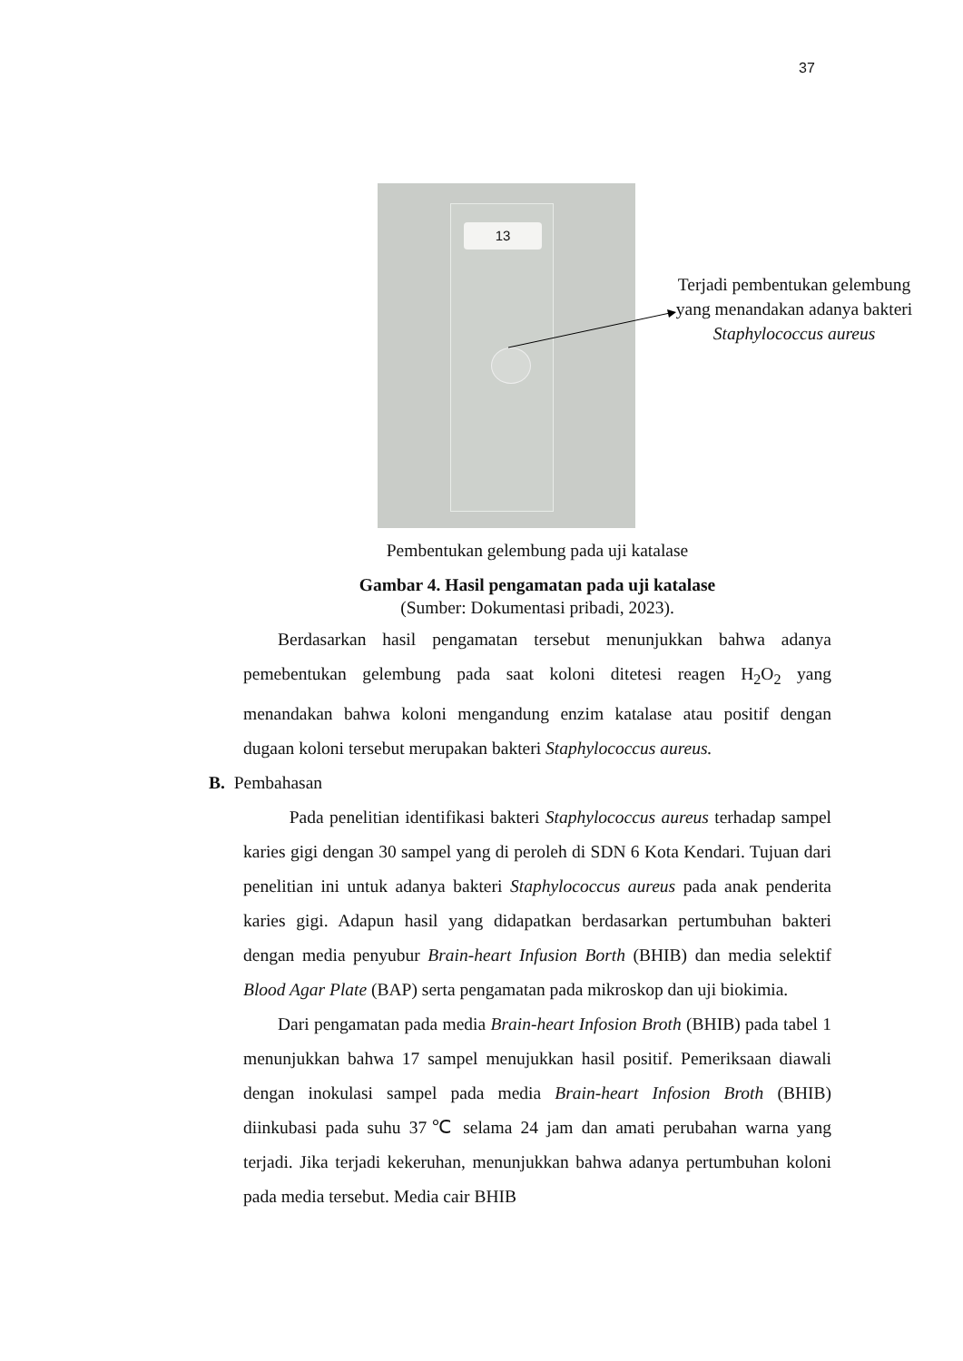37
13
Terjadi pembentukan gelembung yang menandakan adanya bakteri Staphylococcus aureus
Pembentukan gelembung pada uji katalase
Gambar 4. Hasil pengamatan pada uji katalase
(Sumber: Dokumentasi pribadi, 2023).
Berdasarkan hasil pengamatan tersebut menunjukkan bahwa adanya pemebentukan gelembung pada saat koloni ditetesi reagen H<sub>2</sub>O<sub>2</sub> yang menandakan bahwa koloni mengandung enzim katalase atau positif dengan dugaan koloni tersebut merupakan bakteri Staphylococcus aureus.
B. Pembahasan
Pada penelitian identifikasi bakteri Staphylococcus aureus terhadap sampel karies gigi dengan 30 sampel yang di peroleh di SDN 6 Kota Kendari. Tujuan dari penelitian ini untuk adanya bakteri Staphylococcus aureus pada anak penderita karies gigi. Adapun hasil yang didapatkan berdasarkan pertumbuhan bakteri dengan media penyubur Brain-heart Infusion Borth (BHIB) dan media selektif Blood Agar Plate (BAP) serta pengamatan pada mikroskop dan uji biokimia.
Dari pengamatan pada media Brain-heart Infosion Broth (BHIB) pada tabel 1 menunjukkan bahwa 17 sampel menujukkan hasil positif. Pemeriksaan diawali dengan inokulasi sampel pada media Brain-heart Infosion Broth (BHIB) diinkubasi pada suhu 37℃ selama 24 jam dan amati perubahan warna yang terjadi. Jika terjadi kekeruhan, menunjukkan bahwa adanya pertumbuhan koloni pada media tersebut. Media cair BHIB